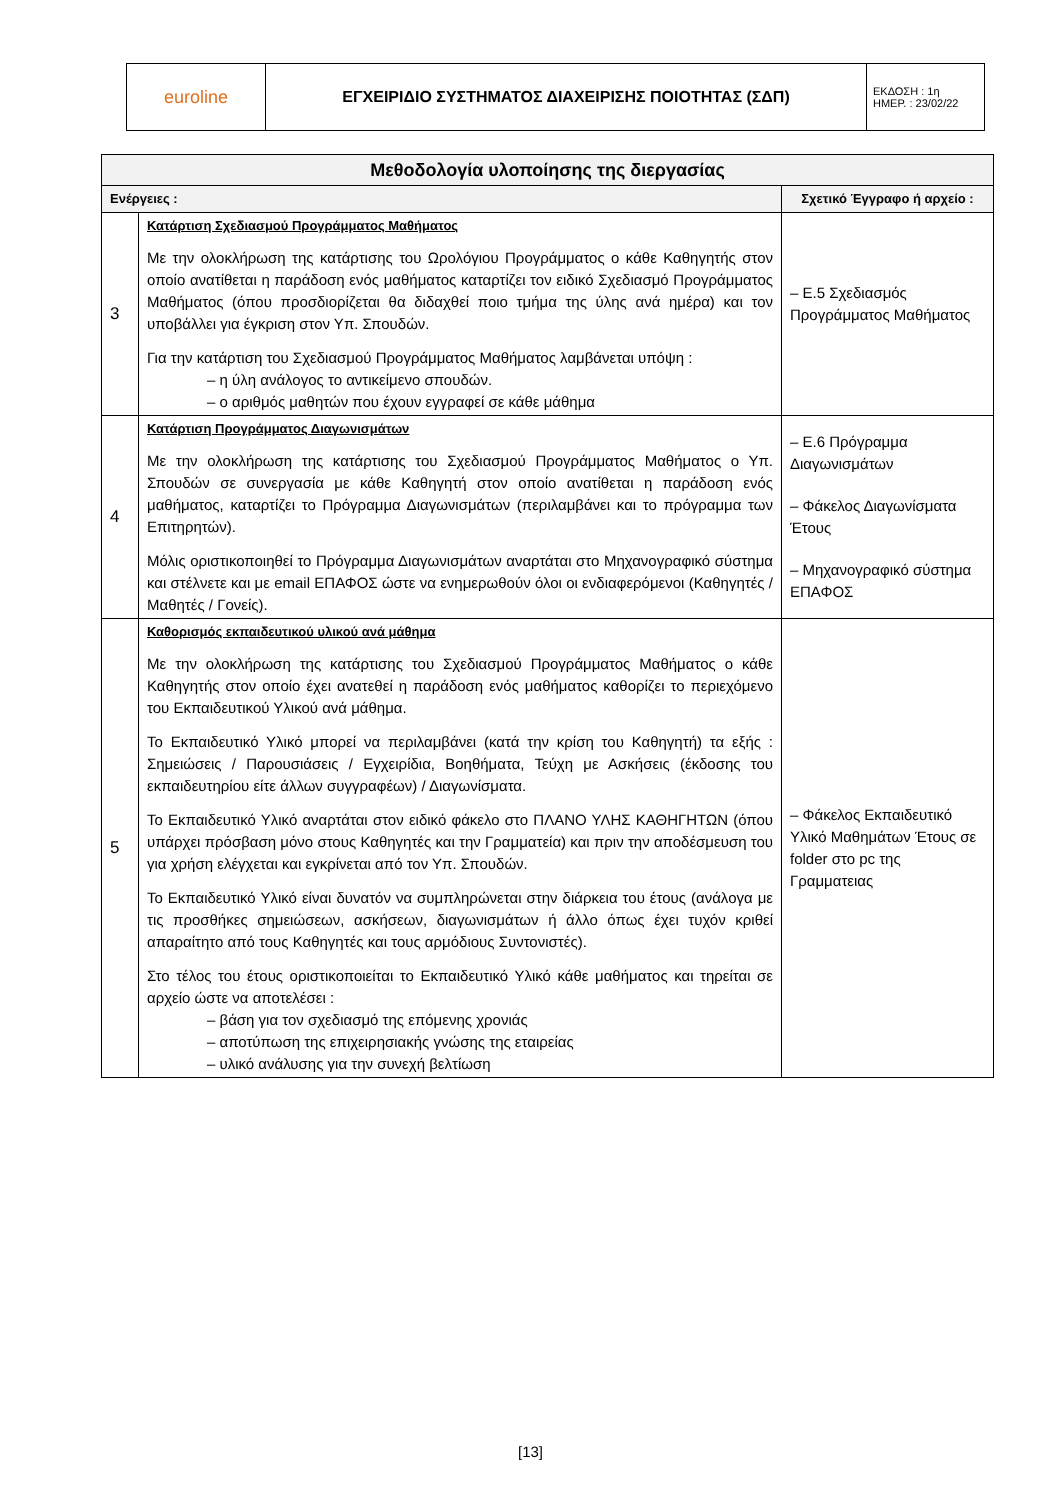| euroline | ΕΓΧΕΙΡΙΔΙΟ ΣΥΣΤΗΜΑΤΟΣ ΔΙΑΧΕΙΡΙΣΗΣ ΠΟΙΟΤΗΤΑΣ (ΣΔΠ) | ΕΚΔΟΣΗ : 1η ΗΜΕΡ. : 23/02/22 |
| Μεθοδολογία υλοποίησης της διεργασίας | | |
| --- | --- | --- |
| Ενέργειες : | | Σχετικό Έγγραφο ή αρχείο : |
| 3 | Κατάρτιση Σχεδιασμού Προγράμματος Μαθήματος Με την ολοκλήρωση της κατάρτισης του Ωρολόγιου Προγράμματος ο κάθε Καθηγητής στον οποίο ανατίθεται η παράδοση ενός μαθήματος καταρτίζει τον ειδικό Σχεδιασμό Προγράμματος Μαθήματος (όπου προσδιορίζεται θα διδαχθεί ποιο τμήμα της ύλης ανά ημέρα) και τον υποβάλλει για έγκριση στον Υπ. Σπουδών. Για την κατάρτιση του Σχεδιασμού Προγράμματος Μαθήματος λαμβάνεται υπόψη : – η ύλη ανάλογος το αντικείμενο σπουδών. – ο αριθμός μαθητών που έχουν εγγραφεί σε κάθε μάθημα | – Ε.5 Σχεδιασμός Προγράμματος Μαθήματος |
| 4 | Κατάρτιση Προγράμματος Διαγωνισμάτων Με την ολοκλήρωση της κατάρτισης του Σχεδιασμού Προγράμματος Μαθήματος ο Υπ. Σπουδών σε συνεργασία με κάθε Καθηγητή στον οποίο ανατίθεται η παράδοση ενός μαθήματος, καταρτίζει το Πρόγραμμα Διαγωνισμάτων (περιλαμβάνει και το πρόγραμμα των Επιτηρητών). Μόλις οριστικοποιηθεί το Πρόγραμμα Διαγωνισμάτων αναρτάται στο Μηχανογραφικό σύστημα και στέλνετε και με email ΕΠΑΦΟΣ ώστε να ενημερωθούν όλοι οι ενδιαφερόμενοι (Καθηγητές / Μαθητές / Γονείς). | – Ε.6 Πρόγραμμα Διαγωνισμάτων – Φάκελος Διαγωνίσματα Έτους – Μηχανογραφικό σύστημα ΕΠΑΦΟΣ |
| 5 | Καθορισμός εκπαιδευτικού υλικού ανά μάθημα Με την ολοκλήρωση της κατάρτισης του Σχεδιασμού Προγράμματος Μαθήματος ο κάθε Καθηγητής στον οποίο έχει ανατεθεί η παράδοση ενός μαθήματος καθορίζει το περιεχόμενο του Εκπαιδευτικού Υλικού ανά μάθημα. Το Εκπαιδευτικό Υλικό μπορεί να περιλαμβάνει (κατά την κρίση του Καθηγητή) τα εξής : Σημειώσεις / Παρουσιάσεις / Εγχειρίδια, Βοηθήματα, Τεύχη με Ασκήσεις (έκδοσης του εκπαιδευτηρίου είτε άλλων συγγραφέων) / Διαγωνίσματα. Το Εκπαιδευτικό Υλικό αναρτάται στον ειδικό φάκελο στο ΠΛΑΝΟ ΥΛΗΣ ΚΑΘΗΓΗΤΩΝ (όπου υπάρχει πρόσβαση μόνο στους Καθηγητές και την Γραμματεία) και πριν την αποδέσμευση του για χρήση ελέγχεται και εγκρίνεται από τον Υπ. Σπουδών. Το Εκπαιδευτικό Υλικό είναι δυνατόν να συμπληρώνεται στην διάρκεια του έτους (ανάλογα με τις προσθήκες σημειώσεων, ασκήσεων, διαγωνισμάτων ή άλλο όπως έχει τυχόν κριθεί απαραίτητο από τους Καθηγητές και τους αρμόδιους Συντονιστές). Στο τέλος του έτους οριστικοποιείται το Εκπαιδευτικό Υλικό κάθε μαθήματος και τηρείται σε αρχείο ώστε να αποτελέσει : – βάση για τον σχεδιασμό της επόμενης χρονιάς – αποτύπωση της επιχειρησιακής γνώσης της εταιρείας – υλικό ανάλυσης για την συνεχή βελτίωση | – Φάκελος Εκπαιδευτικό Υλικό Μαθημάτων Έτους σε folder στο pc της Γραμματειας |
[13]